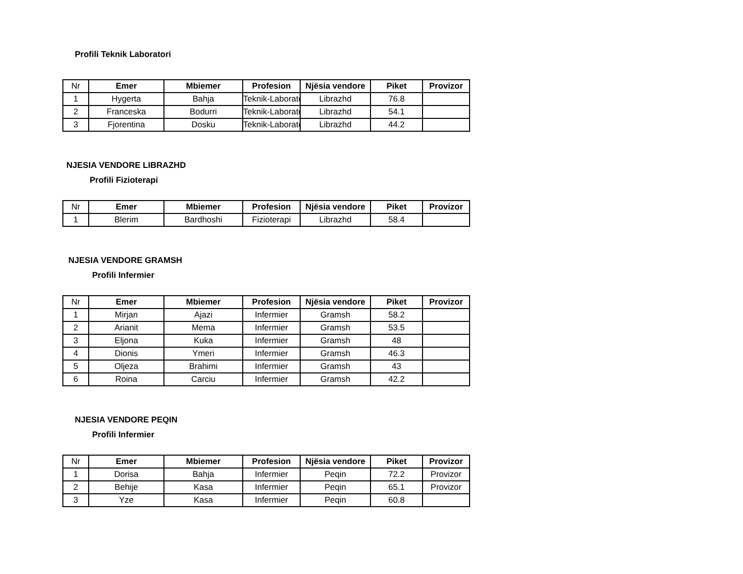Profili Teknik Laboratori
| Nr | Emer | Mbiemer | Profesion | Njësia vendore | Piket | Provizor |
| --- | --- | --- | --- | --- | --- | --- |
| 1 | Hygerta | Bahja | Teknik-Laborator | Librazhd | 76.8 | |
| 2 | Franceska | Bodurri | Teknik-Laborator | Librazhd | 54.1 | |
| 3 | Fjorentina | Dosku | Teknik-Laborator | Librazhd | 44.2 | |
NJESIA VENDORE LIBRAZHD
Profili Fizioterapi
| Nr | Emer | Mbiemer | Profesion | Njësia vendore | Piket | Provizor |
| --- | --- | --- | --- | --- | --- | --- |
| 1 | Blerim | Bardhoshi | Fizioterapi | Librazhd | 58.4 | |
NJESIA VENDORE GRAMSH
Profili Infermier
| Nr | Emer | Mbiemer | Profesion | Njësia vendore | Piket | Provizor |
| --- | --- | --- | --- | --- | --- | --- |
| 1 | Mirjan | Ajazi | Infermier | Gramsh | 58.2 | |
| 2 | Arianit | Mema | Infermier | Gramsh | 53.5 | |
| 3 | Eljona | Kuka | Infermier | Gramsh | 48 | |
| 4 | Dionis | Ymeri | Infermier | Gramsh | 46.3 | |
| 5 | Oljeza | Brahimi | Infermier | Gramsh | 43 | |
| 6 | Roina | Carciu | Infermier | Gramsh | 42.2 | |
NJESIA VENDORE PEQIN
Profili Infermier
| Nr | Emer | Mbiemer | Profesion | Njësia vendore | Piket | Provizor |
| --- | --- | --- | --- | --- | --- | --- |
| 1 | Dorisa | Bahja | Infermier | Peqin | 72.2 | Provizor |
| 2 | Behije | Kasa | Infermier | Peqin | 65.1 | Provizor |
| 3 | Yze | Kasa | Infermier | Peqin | 60.8 | |